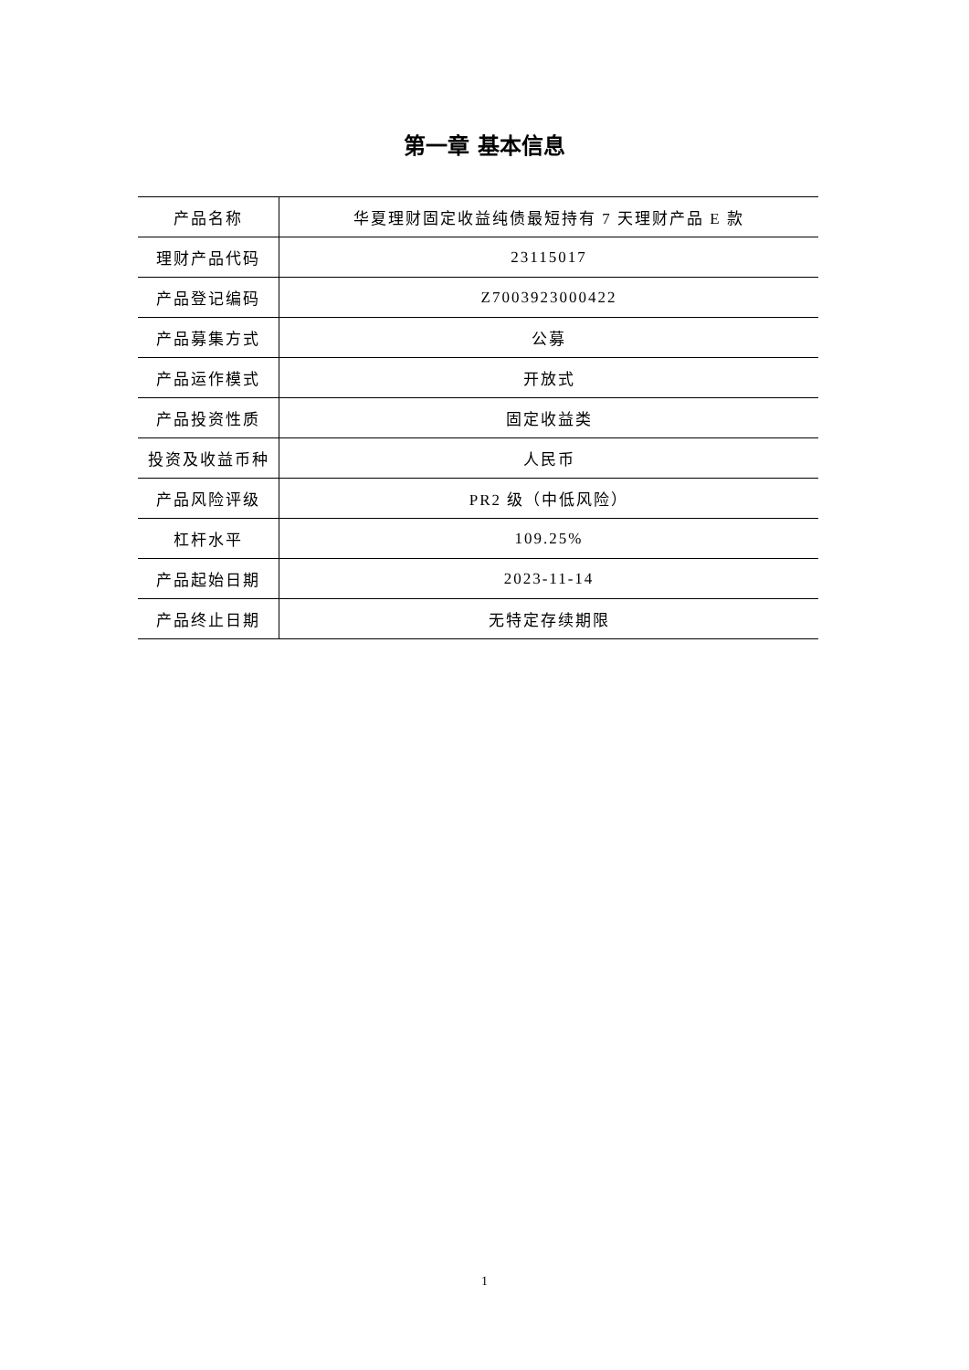第一章 基本信息
| 产品名称 | 华夏理财固定收益纯债最短持有 7 天理财产品 E 款 |
| 理财产品代码 | 23115017 |
| 产品登记编码 | Z7003923000422 |
| 产品募集方式 | 公募 |
| 产品运作模式 | 开放式 |
| 产品投资性质 | 固定收益类 |
| 投资及收益币种 | 人民币 |
| 产品风险评级 | PR2 级（中低风险） |
| 杠杆水平 | 109.25% |
| 产品起始日期 | 2023-11-14 |
| 产品终止日期 | 无特定存续期限 |
1